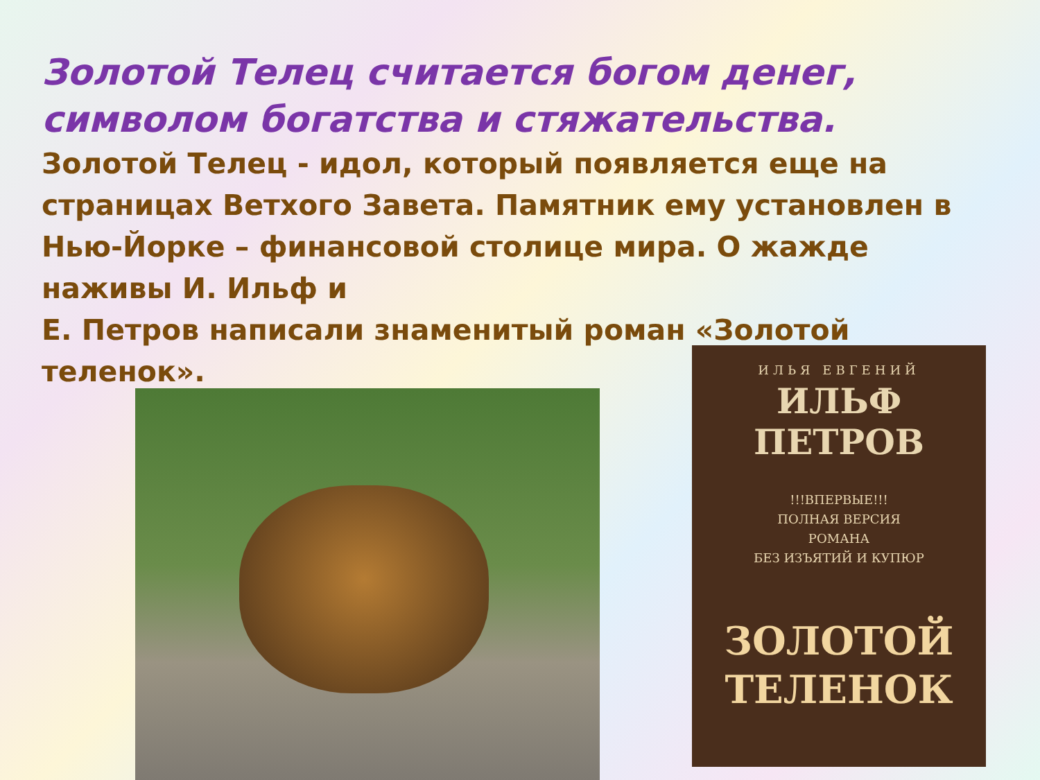Золотой Телец считается богом денег, символом богатства и стяжательства.
Золотой Телец - идол, который появляется еще на страницах Ветхого Завета. Памятник ему установлен в Нью-Йорке – финансовой столице мира. О жажде наживы И. Ильф и
Е. Петров написали знаменитый роман «Золотой теленок».
ИЛЬЯ ЕВГЕНИЙ
ИЛЬФ ПЕТРОВ
!!!ВПЕРВЫЕ!!!
ПОЛНАЯ ВЕРСИЯ РОМАНА
БЕЗ ИЗЪЯТИЙ И КУПЮР
ЗОЛОТОЙ
ТЕЛЕНОК